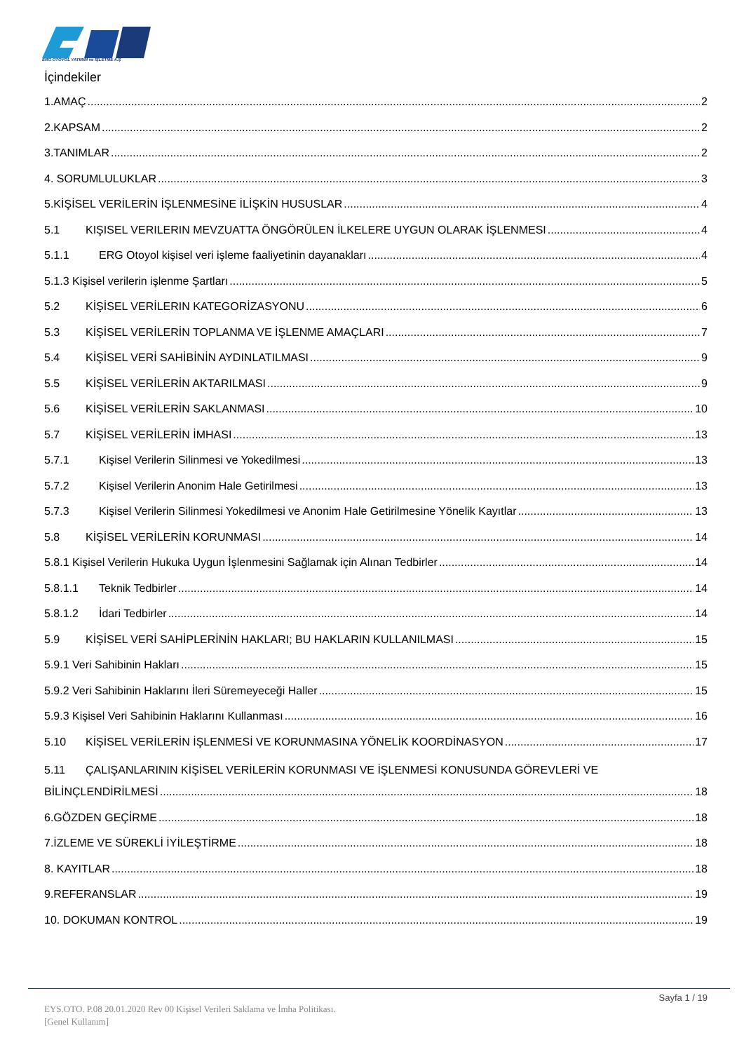ERG OTOYOL YATIRIM ve İŞLETME A.Ş
İçindekiler
1.AMAÇ 2
2.KAPSAM 2
3.TANIMLAR 2
4. SORUMLULUKLAR 3
5.KİŞİSEL VERİLERİN İŞLENMESİNE İLİŞKİN HUSUSLAR 4
5.1 KIŞISEL VERILERIN MEVZUATTA ÖNGÖRÜLEN İLKELERE UYGUN OLARAK İŞLENMESI 4
5.1.1 ERG Otoyol kişisel veri işleme faaliyetinin dayanakları 4
5.1.3 Kişisel verilerin işlenme Şartları 5
5.2 KİŞİSEL VERİLERIN KATEGORİZASYONU 6
5.3 KİŞİSEL VERİLERİN TOPLANMA VE İŞLENME AMAÇLARI 7
5.4 KİŞİSEL VERİ SAHİBİNİN AYDINLATILMASI 9
5.5 KİŞİSEL VERİLERİN AKTARILMASI 9
5.6 KİŞİSEL VERİLERİN SAKLANMASI 10
5.7 KİŞİSEL VERİLERİN İMHASI 13
5.7.1 Kişisel Verilerin Silinmesi ve Yokedilmesi 13
5.7.2 Kişisel Verilerin Anonim Hale Getirilmesi 13
5.7.3 Kişisel Verilerin Silinmesi Yokedilmesi ve Anonim Hale Getirilmesine Yönelik Kayıtlar 13
5.8 KİŞİSEL VERİLERİN KORUNMASI 14
5.8.1 Kişisel Verilerin Hukuka Uygun İşlenmesini Sağlamak için Alınan Tedbirler 14
5.8.1.1 Teknik Tedbirler 14
5.8.1.2 İdari Tedbirler 14
5.9 KİŞİSEL VERİ SAHİPLERİNİN HAKLARI; BU HAKLARIN KULLANILMASI 15
5.9.1 Veri Sahibinin Hakları 15
5.9.2 Veri Sahibinin Haklarını İleri Süremeyeceği Haller 15
5.9.3 Kişisel Veri Sahibinin Haklarını Kullanması 16
5.10 KİŞİSEL VERİLERİN İŞLENMESİ VE KORUNMASINA YÖNELİK KOORDİNASYON 17
5.11 ÇALIŞANLARININ KİŞİSEL VERİLERİN KORUNMASI VE İŞLENMESİ KONUSUNDA GÖREVLERİ VE
BİLİNÇLENDİRİLMESİ 18
6.GÖZDEN GEÇİRME 18
7.İZLEME VE SÜREKLİ İYİLEŞTİRME 18
8. KAYITLAR 18
9.REFERANSLAR 19
10. DOKUMAN KONTROL 19
Sayfa 1 / 19
EYS.OTO. P.08 20.01.2020 Rev 00 Kişisel Verileri Saklama ve İmha Politikası.
[Genel Kullanım]